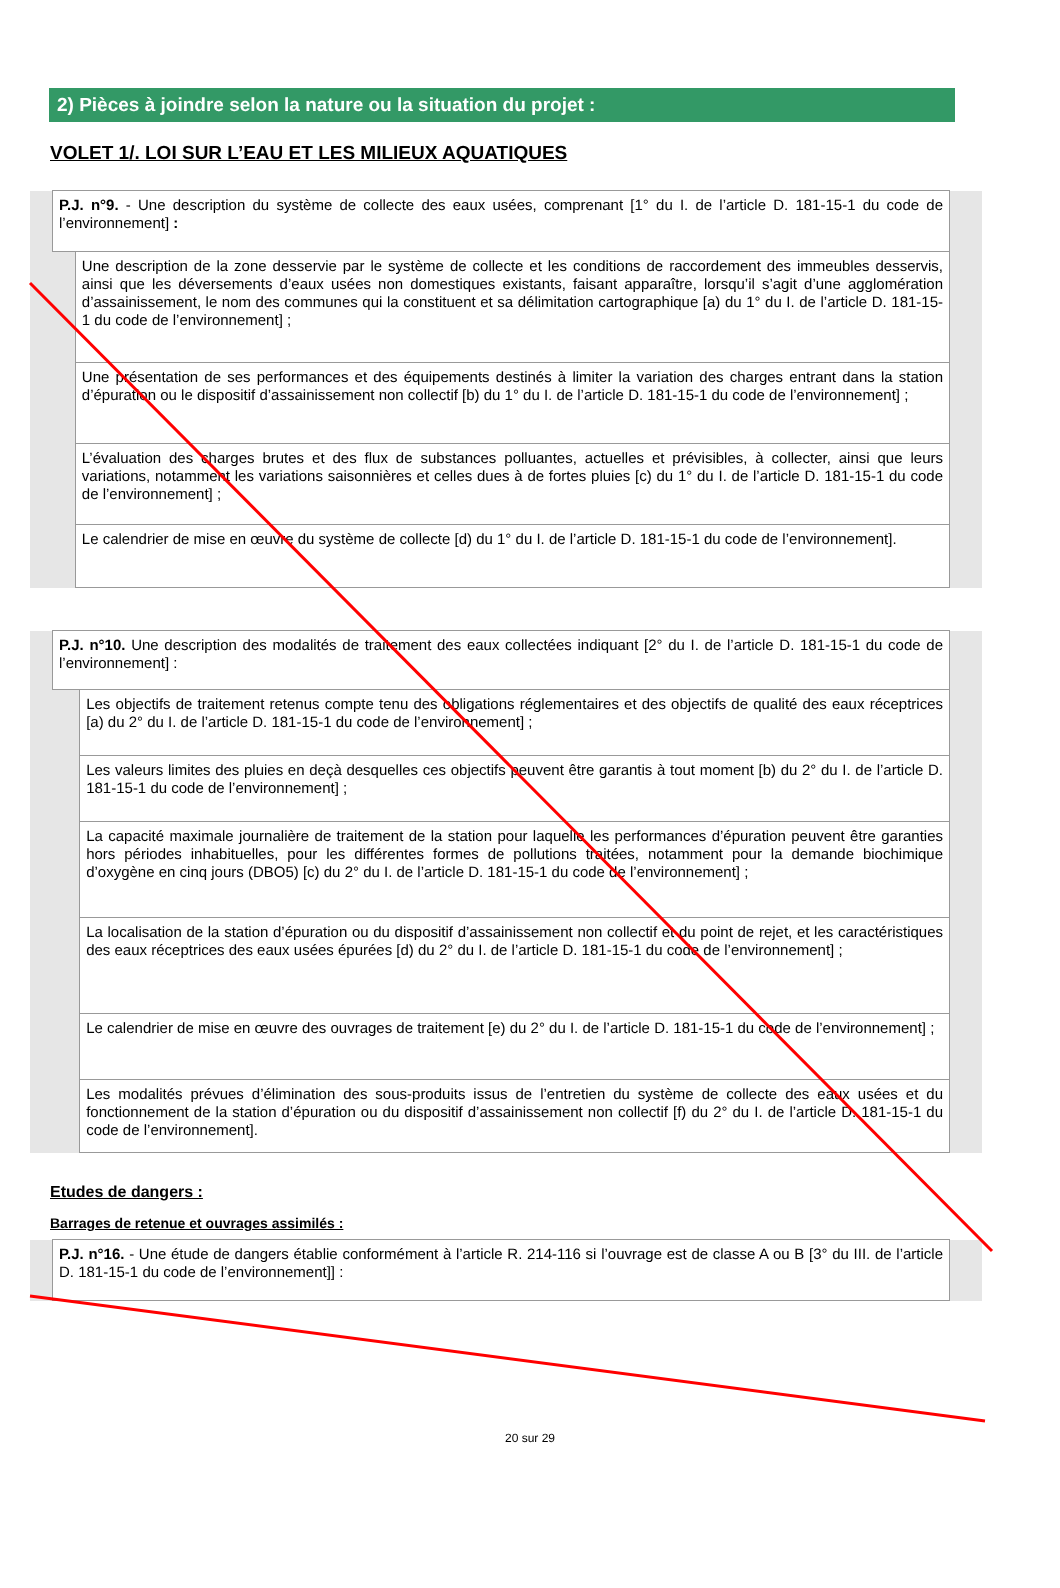2) Pièces à joindre selon la nature ou la situation du projet :
VOLET 1/. LOI SUR L’EAU ET LES MILIEUX AQUATIQUES
| | P.J. n°9. - Une description du système de collecte des eaux usées, comprenant [1° du I. de l’article D. 181-15-1 du code de l’environnement] : | | |
| | | Une description de la zone desservie par le système de collecte et les conditions de raccordement des immeubles desservis, ainsi que les déversements d’eaux usées non domestiques existants, faisant apparaître, lorsqu’il s’agit d’une agglomération d’assainissement, le nom des communes qui la constituent et sa délimitation cartographique [a) du 1° du I. de l’article D. 181-15-1 du code de l’environnement] ; | |
| | | Une présentation de ses performances et des équipements destinés à limiter la variation des charges entrant dans la station d’épuration ou le dispositif d’assainissement non collectif [b) du 1° du I. de l’article D. 181-15-1 du code de l’environnement] ; | |
| | | L’évaluation des charges brutes et des flux de substances polluantes, actuelles et prévisibles, à collecter, ainsi que leurs variations, notamment les variations saisonnières et celles dues à de fortes pluies [c) du 1° du I. de l’article D. 181-15-1 du code de l’environnement] ; | |
| | | Le calendrier de mise en œuvre du système de collecte [d) du 1° du I. de l’article D. 181-15-1 du code de l’environnement]. | |
| | P.J. n°10. Une description des modalités de traitement des eaux collectées indiquant [2° du I. de l’article D. 181-15-1 du code de l’environnement] : | | |
| | | Les objectifs de traitement retenus compte tenu des obligations réglementaires et des objectifs de qualité des eaux réceptrices [a) du 2° du I. de l’article D. 181-15-1 du code de l’environnement] ; | |
| | | Les valeurs limites des pluies en deçà desquelles ces objectifs peuvent être garantis à tout moment [b) du 2° du I. de l’article D. 181-15-1 du code de l’environnement] ; | |
| | | La capacité maximale journalière de traitement de la station pour laquelle les performances d’épuration peuvent être garanties hors périodes inhabituelles, pour les différentes formes de pollutions traitées, notamment pour la demande biochimique d’oxygène en cinq jours (DBO5) [c) du 2° du I. de l’article D. 181-15-1 du code de l’environnement] ; | |
| | | La localisation de la station d’épuration ou du dispositif d’assainissement non collectif et du point de rejet, et les caractéristiques des eaux réceptrices des eaux usées épurées [d) du 2° du I. de l’article D. 181-15-1 du code de l’environnement] ; | |
| | | Le calendrier de mise en œuvre des ouvrages de traitement [e) du 2° du I. de l’article D. 181-15-1 du code de l’environnement] ; | |
| | | Les modalités prévues d’élimination des sous-produits issus de l’entretien du système de collecte des eaux usées et du fonctionnement de la station d’épuration ou du dispositif d’assainissement non collectif [f) du 2° du I. de l’article D. 181-15-1 du code de l’environnement]. | |
Etudes de dangers :
Barrages de retenue et ouvrages assimilés :
| | P.J. n°16. - Une étude de dangers établie conformément à l’article R. 214-116 si l’ouvrage est de classe A ou B [3° du III. de l’article D. 181-15-1 du code de l’environnement]] : | |
20 sur 29